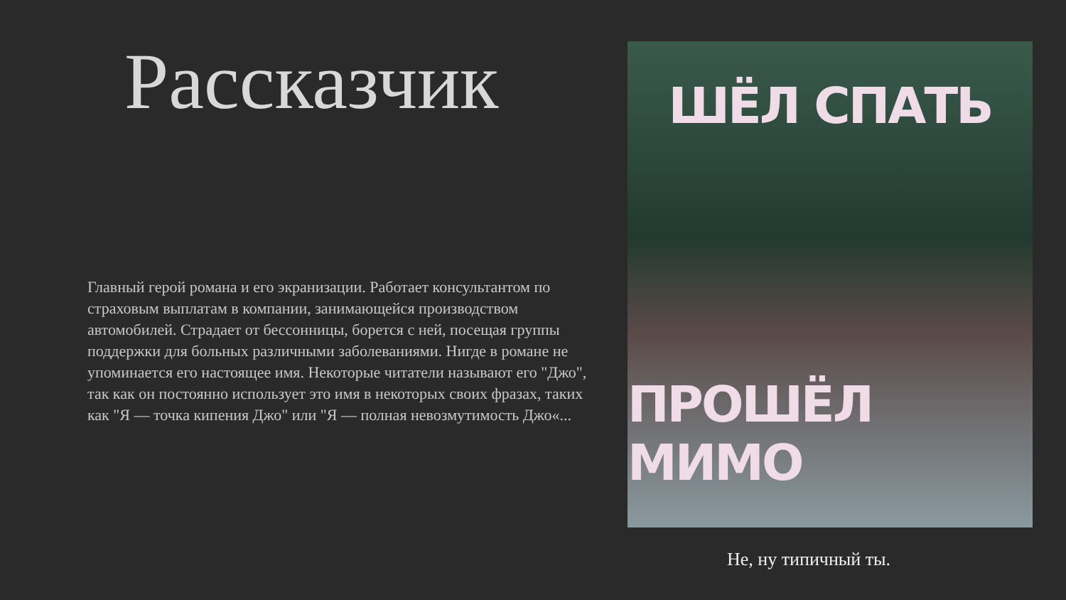Рассказчик
Главный герой романа и его экранизации. Работает консультантом по страховым выплатам в компании, занимающейся производством автомобилей. Страдает от бессонницы, борется с ней, посещая группы поддержки для больных различными заболеваниями. Нигде в романе не упоминается его настоящее имя. Некоторые читатели называют его "Джо", так как он постоянно использует это имя в некоторых своих фразах, таких как "Я — точка кипения Джо" или "Я — полная невозмутимость Джо«...
ШЁЛ СПАТЬ
ПРОШЁЛ МИМО
Не, ну типичный ты.